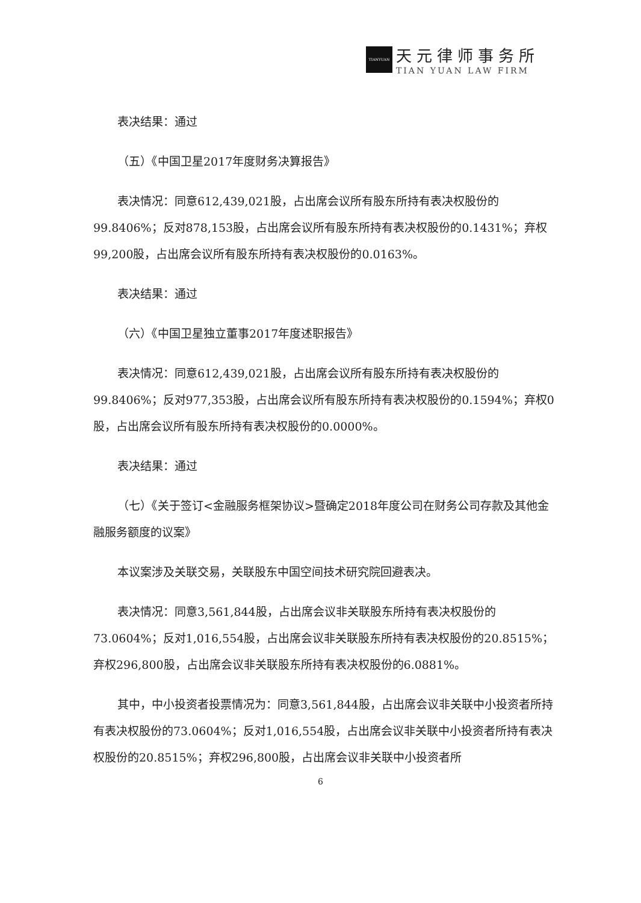TIANYUAN
天元律师事务所
TIAN YUAN LAW FIRM
表决结果：通过
（五）《中国卫星2017年度财务决算报告》
表决情况：同意612,439,021股，占出席会议所有股东所持有表决权股份的99.8406%；反对878,153股，占出席会议所有股东所持有表决权股份的0.1431%；弃权99,200股，占出席会议所有股东所持有表决权股份的0.0163%。
表决结果：通过
（六）《中国卫星独立董事2017年度述职报告》
表决情况：同意612,439,021股，占出席会议所有股东所持有表决权股份的99.8406%；反对977,353股，占出席会议所有股东所持有表决权股份的0.1594%；弃权0股，占出席会议所有股东所持有表决权股份的0.0000%。
表决结果：通过
（七）《关于签订<金融服务框架协议>暨确定2018年度公司在财务公司存款及其他金融服务额度的议案》
本议案涉及关联交易，关联股东中国空间技术研究院回避表决。
表决情况：同意3,561,844股，占出席会议非关联股东所持有表决权股份的73.0604%；反对1,016,554股，占出席会议非关联股东所持有表决权股份的20.8515%；弃权296,800股，占出席会议非关联股东所持有表决权股份的6.0881%。
其中，中小投资者投票情况为：同意3,561,844股，占出席会议非关联中小投资者所持有表决权股份的73.0604%；反对1,016,554股，占出席会议非关联中小投资者所持有表决权股份的20.8515%；弃权296,800股，占出席会议非关联中小投资者所
6